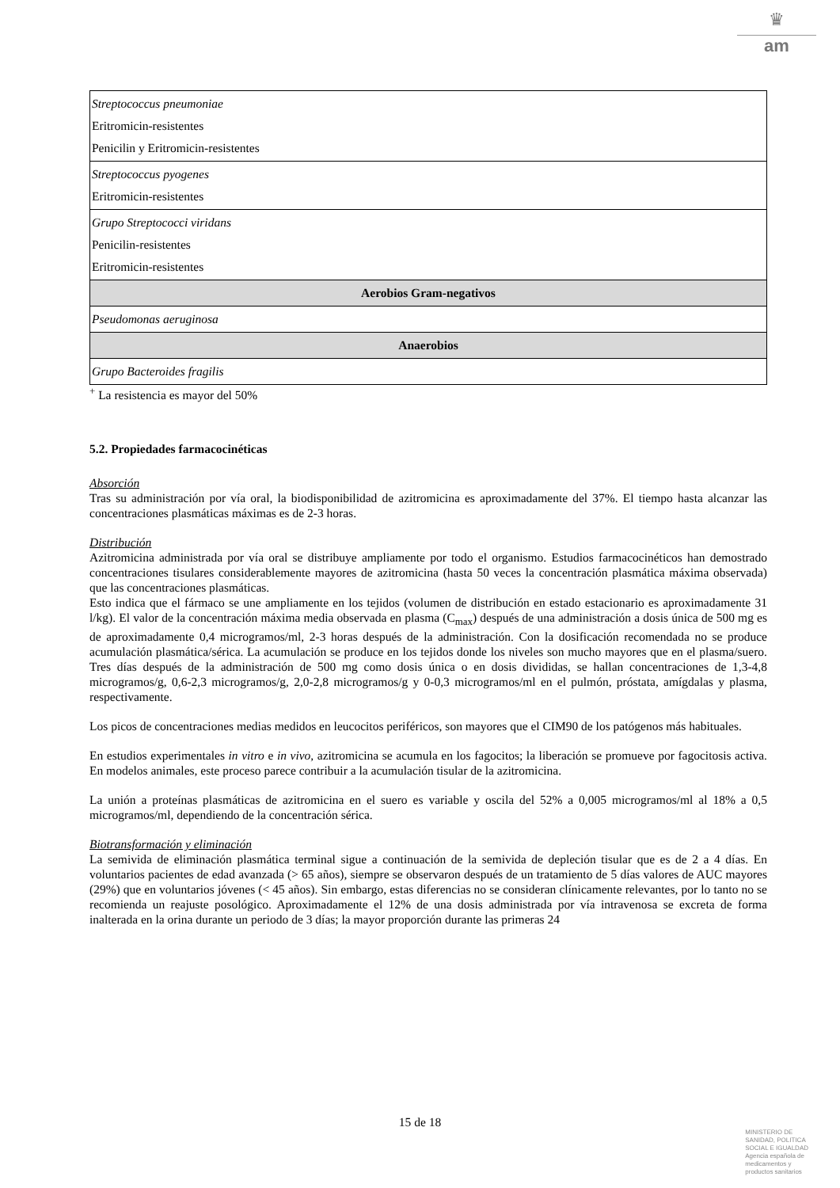♛
am
| Streptococcus pneumoniae Eritromicin-resistentes Penicilin y Eritromicin-resistentes |
| Streptococcus pyogenes Eritromicin-resistentes |
| Grupo Streptococci viridans Penicilin-resistentes Eritromicin-resistentes |
| Aerobios Gram-negativos |
| Pseudomonas aeruginosa |
| Anaerobios |
| Grupo Bacteroides fragilis |
<sup>+</sup> La resistencia es mayor del 50%
5.2. Propiedades farmacocinéticas
Absorción
Tras su administración por vía oral, la biodisponibilidad de azitromicina es aproximadamente del 37%. El tiempo hasta alcanzar las concentraciones plasmáticas máximas es de 2-3 horas.
Distribución
Azitromicina administrada por vía oral se distribuye ampliamente por todo el organismo. Estudios farmacocinéticos han demostrado concentraciones tisulares considerablemente mayores de azitromicina (hasta 50 veces la concentración plasmática máxima observada) que las concentraciones plasmáticas.
Esto indica que el fármaco se une ampliamente en los tejidos (volumen de distribución en estado estacionario es aproximadamente 31 l/kg). El valor de la concentración máxima media observada en plasma (C<sub>max</sub>) después de una administración a dosis única de 500 mg es de aproximadamente 0,4 microgramos/ml, 2-3 horas después de la administración. Con la dosificación recomendada no se produce acumulación plasmática/sérica. La acumulación se produce en los tejidos donde los niveles son mucho mayores que en el plasma/suero. Tres días después de la administración de 500 mg como dosis única o en dosis divididas, se hallan concentraciones de 1,3-4,8 microgramos/g, 0,6-2,3 microgramos/g, 2,0-2,8 microgramos/g y 0-0,3 microgramos/ml en el pulmón, próstata, amígdalas y plasma, respectivamente.
Los picos de concentraciones medias medidos en leucocitos periféricos, son mayores que el CIM90 de los patógenos más habituales.
En estudios experimentales in vitro e in vivo, azitromicina se acumula en los fagocitos; la liberación se promueve por fagocitosis activa. En modelos animales, este proceso parece contribuir a la acumulación tisular de la azitromicina.
La unión a proteínas plasmáticas de azitromicina en el suero es variable y oscila del 52% a 0,005 microgramos/ml al 18% a 0,5 microgramos/ml, dependiendo de la concentración sérica.
Biotransformación y eliminación
La semivida de eliminación plasmática terminal sigue a continuación de la semivida de depleción tisular que es de 2 a 4 días. En voluntarios pacientes de edad avanzada (> 65 años), siempre se observaron después de un tratamiento de 5 días valores de AUC mayores (29%) que en voluntarios jóvenes (< 45 años). Sin embargo, estas diferencias no se consideran clínicamente relevantes, por lo tanto no se recomienda un reajuste posológico. Aproximadamente el 12% de una dosis administrada por vía intravenosa se excreta de forma inalterada en la orina durante un periodo de 3 días; la mayor proporción durante las primeras 24
15 de 18
MINISTERIO DE
SANIDAD, POLITICA
SOCIAL E IGUALDAD
Agencia española de
medicamentos y
productos sanitarios